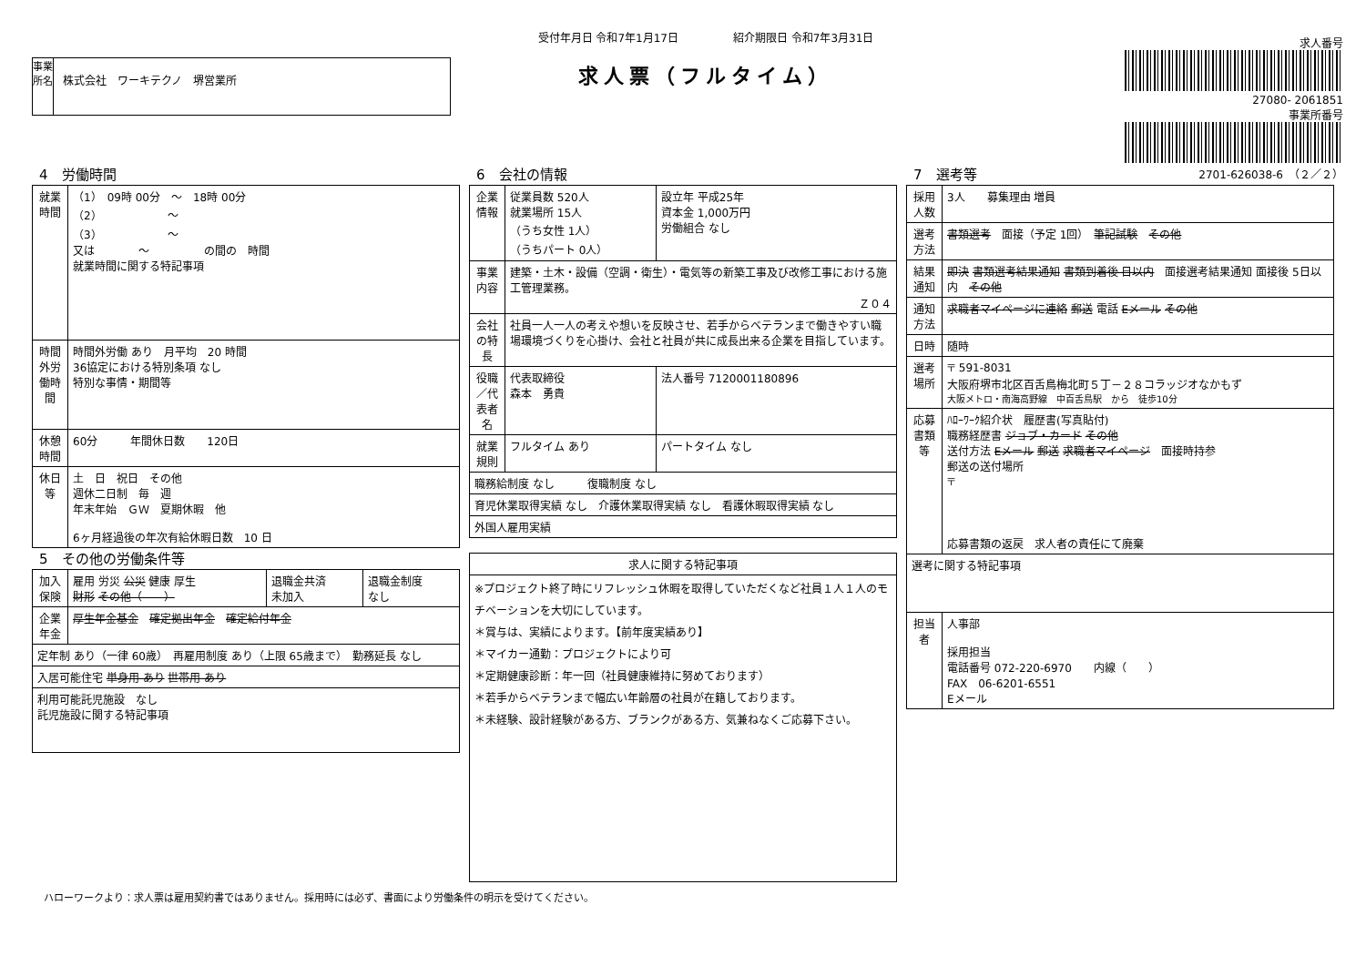事業所名
株式会社　ワーキテクノ　堺営業所
受付年月日 令和7年1月17日　　　　　紹介期限日 令和7年3月31日
求人票（フルタイム）
求人番号
27080- 2061851
事業所番号
2701-626038-6　（２／２）
4　労働時間
| 就業時間 | （1） 09時 00分 ～ 18時 00分 （2） ～ （3） ～ 又は ～ の間の 時間 就業時間に関する特記事項 |
| 時間外労働時間 | 時間外労働 あり 月平均 20 時間 36協定における特別条項 なし 特別な事情・期間等 |
| 休憩時間 | 60分 年間休日数 120日 |
| 休日等 | 土 日 祝日 その他 週休二日制 毎 週 年末年始 ＧＷ 夏期休暇 他 6ヶ月経過後の年次有給休暇日数 10 日 |
5　その他の労働条件等
| 加入保険 | 雇用 労災 公災 健康 厚生 財形 その他（ ） | 退職金共済 未加入 | 退職金制度 なし |
| 企業年金 | 厚生年金基金 確定拠出年金 確定給付年金 | | |
| 定年制 あり（一律 60歳） 再雇用制度 あり（上限 65歳まで） 勤務延長 なし | | | |
| 入居可能住宅 単身用 あり 世帯用 あり | | | |
| 利用可能託児施設 なし 託児施設に関する特記事項 | | | |
6　会社の情報
| 企業情報 | 従業員数 520人 就業場所 15人 （うち女性 1人） （うちパート 0人） | 設立年 平成25年 資本金 1,000万円 労働組合 なし |
| 事業内容 | 建築・土木・設備（空調・衛生）・電気等の新築工事及び改修工事における施工管理業務。 Ｚ０４ | |
| 会社の特長 | 社員一人一人の考えや想いを反映させ、若手からベテランまで働きやすい職場環境づくりを心掛け、会社と社員が共に成長出来る企業を目指しています。 | |
| 役職／代表者名 | 代表取締役 森本 勇貴 | 法人番号 7120001180896 |
| 就業規則 | フルタイム あり | パートタイム なし |
| 職務給制度 なし 復職制度 なし | | |
| 育児休業取得実績 なし 介護休業取得実績 なし 看護休暇取得実績 なし | | |
| 外国人雇用実績 | | |
| 求人に関する特記事項 |
| --- |
| ※プロジェクト終了時にリフレッシュ休暇を取得していただくなど社員１人１人のモチベーションを大切にしています。 ＊賞与は、実績によります。【前年度実績あり】 ＊マイカー通勤：プロジェクトにより可 ＊定期健康診断：年一回（社員健康維持に努めております） ＊若手からベテランまで幅広い年齢層の社員が在籍しております。 ＊未経験、設計経験がある方、ブランクがある方、気兼ねなくご応募下さい。 |
7　選考等
| 採用人数 | 3人 募集理由 増員 |
| 選考方法 | 書類選考 面接（予定 1回） 筆記試験 その他 |
| 結果通知 | 即決 書類選考結果通知 書類到着後 日以内 面接選考結果通知 面接後 5日以内 その他 |
| 通知方法 | 求職者マイページに連絡 郵送 電話 Eメール その他 |
| 日時 | 随時 |
| 選考場所 | 〒 591-8031 大阪府堺市北区百舌鳥梅北町５丁－２８コラッジオなかもず 大阪メトロ・南海高野線 中百舌鳥駅 から 徒歩10分 |
| 応募書類等 | ﾊﾛｰﾜｰｸ紹介状 履歴書(写真貼付) 職務経歴書 ジョブ・カード その他 送付方法 Eメール 郵送 求職者マイページ 面接時持参 郵送の送付場所 〒 応募書類の返戻 求人者の責任にて廃棄 |
| 選考に関する特記事項 | |
| 担当者 | 人事部 採用担当 電話番号 072-220-6970 内線（ ） FAX 06-6201-6551 Eメール |
ハローワークより：求人票は雇用契約書ではありません。採用時には必ず、書面により労働条件の明示を受けてください。